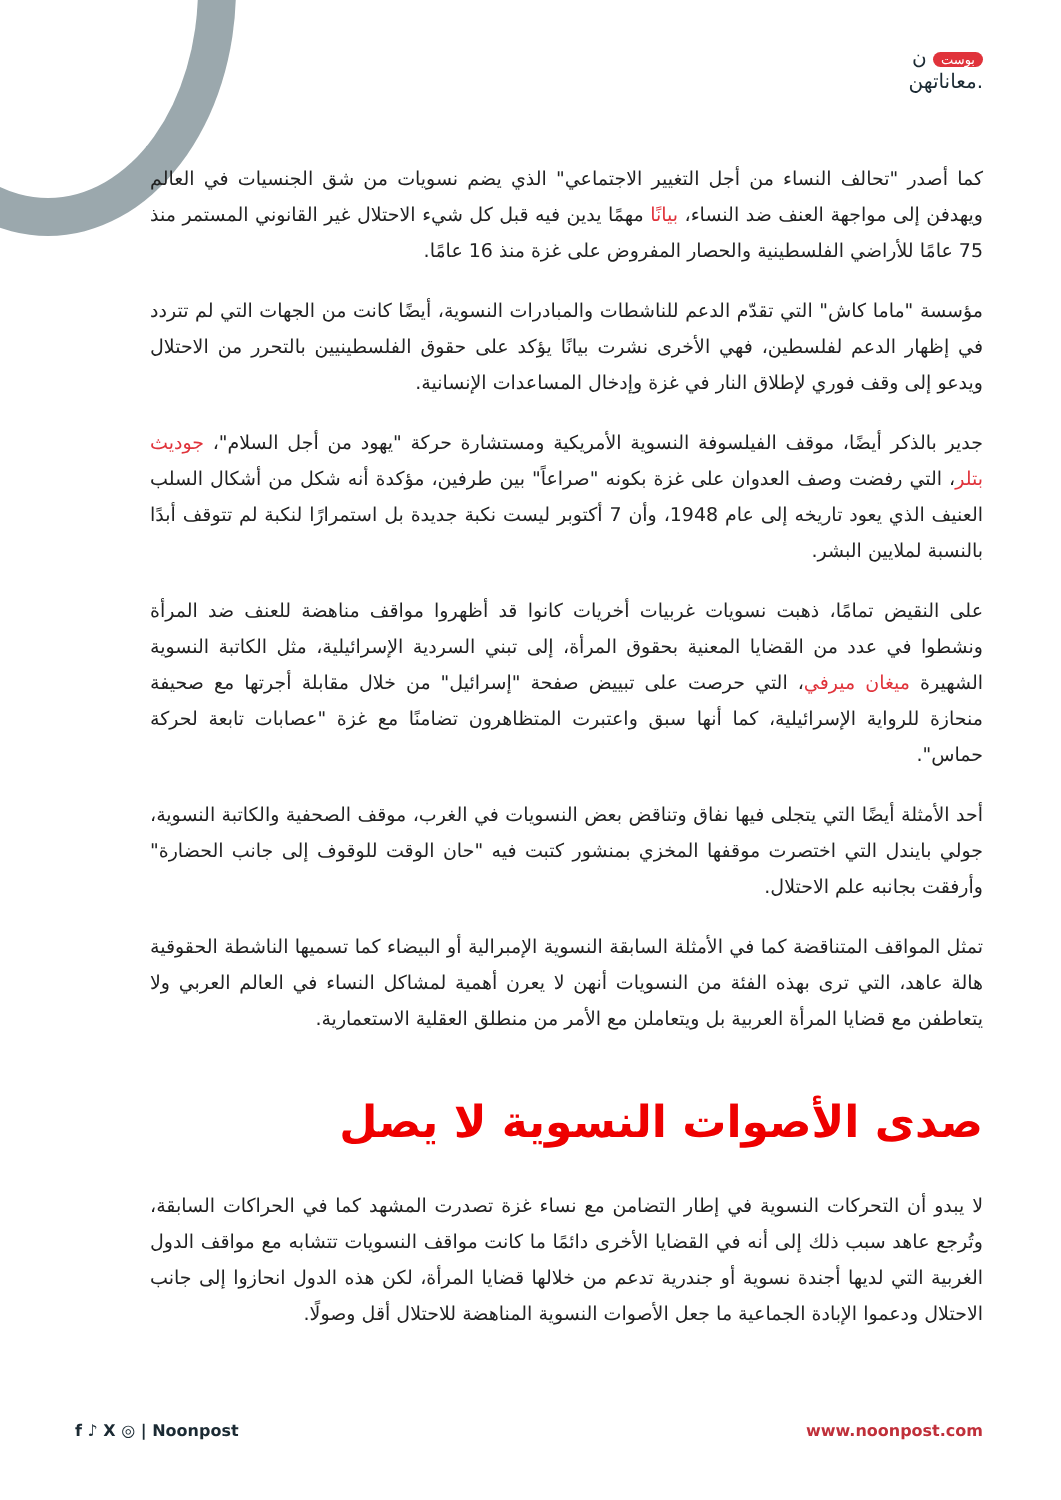بوست ن
معاناتهن.
كما أصدر "تحالف النساء من أجل التغيير الاجتماعي" الذي يضم نسويات من شق الجنسيات في العالم ويهدفن إلى مواجهة العنف ضد النساء، بيانًا مهمًا يدين فيه قبل كل شيء الاحتلال غير القانوني المستمر منذ 75 عامًا للأراضي الفلسطينية والحصار المفروض على غزة منذ 16 عامًا.
مؤسسة "ماما كاش" التي تقدّم الدعم للناشطات والمبادرات النسوية، أيضًا كانت من الجهات التي لم تتردد في إظهار الدعم لفلسطين، فهي الأخرى نشرت بيانًا يؤكد على حقوق الفلسطينيين بالتحرر من الاحتلال ويدعو إلى وقف فوري لإطلاق النار في غزة وإدخال المساعدات الإنسانية.
جدير بالذكر أيضًا، موقف الفيلسوفة النسوية الأمريكية ومستشارة حركة "يهود من أجل السلام"، جوديث بتلر، التي رفضت وصف العدوان على غزة بكونه "صراعاً" بين طرفين، مؤكدة أنه شكل من أشكال السلب العنيف الذي يعود تاريخه إلى عام 1948، وأن 7 أكتوبر ليست نكبة جديدة بل استمرارًا لنكبة لم تتوقف أبدًا بالنسبة لملايين البشر.
على النقيض تمامًا، ذهبت نسويات غربيات أخريات كانوا قد أظهروا مواقف مناهضة للعنف ضد المرأة ونشطوا في عدد من القضايا المعنية بحقوق المرأة، إلى تبني السردية الإسرائيلية، مثل الكاتبة النسوية الشهيرة ميغان ميرفي، التي حرصت على تبييض صفحة "إسرائيل" من خلال مقابلة أجرتها مع صحيفة منحازة للرواية الإسرائيلية، كما أنها سبق واعتبرت المتظاهرون تضامنًا مع غزة "عصابات تابعة لحركة حماس".
أحد الأمثلة أيضًا التي يتجلى فيها نفاق وتناقض بعض النسويات في الغرب، موقف الصحفية والكاتبة النسوية، جولي بايندل التي اختصرت موقفها المخزي بمنشور كتبت فيه "حان الوقت للوقوف إلى جانب الحضارة" وأرفقت بجانبه علم الاحتلال.
تمثل المواقف المتناقضة كما في الأمثلة السابقة النسوية الإمبرالية أو البيضاء كما تسميها الناشطة الحقوقية هالة عاهد، التي ترى بهذه الفئة من النسويات أنهن لا يعرن أهمية لمشاكل النساء في العالم العربي ولا يتعاطفن مع قضايا المرأة العربية بل ويتعاملن مع الأمر من منطلق العقلية الاستعمارية.
صدى الأصوات النسوية لا يصل
لا يبدو أن التحركات النسوية في إطار التضامن مع نساء غزة تصدرت المشهد كما في الحراكات السابقة، وتُرجع عاهد سبب ذلك إلى أنه في القضايا الأخرى دائمًا ما كانت مواقف النسويات تتشابه مع مواقف الدول الغربية التي لديها أجندة نسوية أو جندرية تدعم من خلالها قضايا المرأة، لكن هذه الدول انحازوا إلى جانب الاحتلال ودعموا الإبادة الجماعية ما جعل الأصوات النسوية المناهضة للاحتلال أقل وصولًا.
f ♪ X ◎ | Noonpost www.noonpost.com